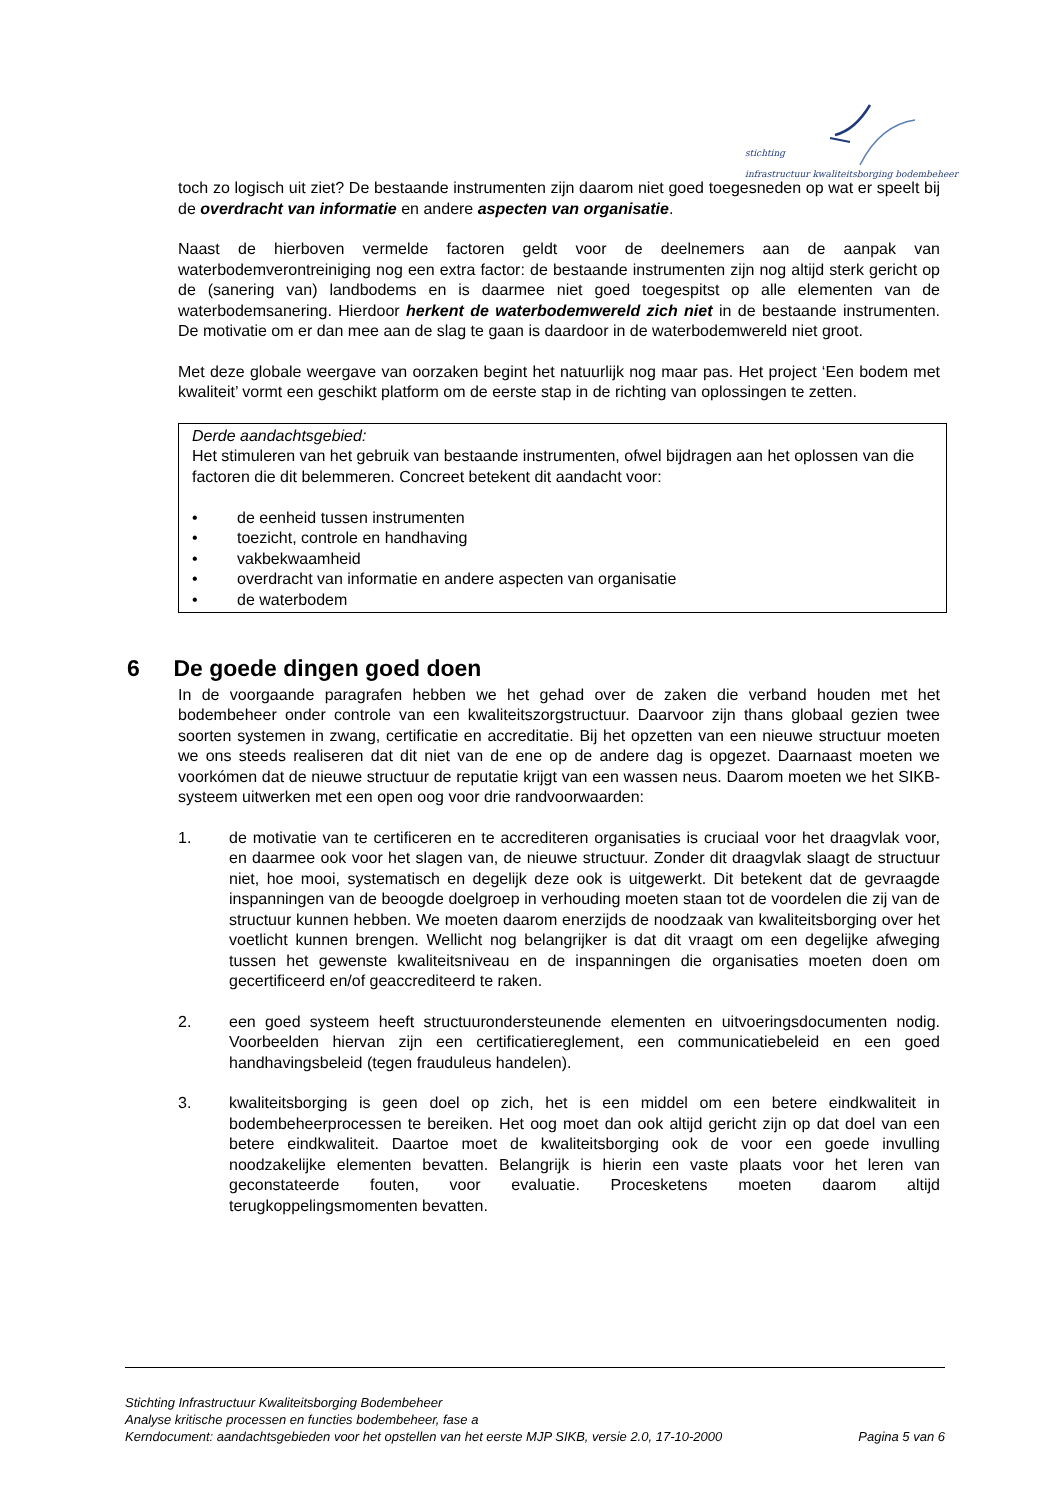stichting
infrastructuur kwaliteitsborging bodembeheer
toch zo logisch uit ziet? De bestaande instrumenten zijn daarom niet goed toegesneden op wat er speelt bij de overdracht van informatie en andere aspecten van organisatie.
Naast de hierboven vermelde factoren geldt voor de deelnemers aan de aanpak van waterbodemverontreiniging nog een extra factor: de bestaande instrumenten zijn nog altijd sterk gericht op de (sanering van) landbodems en is daarmee niet goed toegespitst op alle elementen van de waterbodemsanering. Hierdoor herkent de waterbodemwereld zich niet in de bestaande instrumenten. De motivatie om er dan mee aan de slag te gaan is daardoor in de waterbodemwereld niet groot.
Met deze globale weergave van oorzaken begint het natuurlijk nog maar pas. Het project ‘Een bodem met kwaliteit’ vormt een geschikt platform om de eerste stap in de richting van oplossingen te zetten.
Derde aandachtsgebied:
Het stimuleren van het gebruik van bestaande instrumenten, ofwel bijdragen aan het oplossen van die factoren die dit belemmeren. Concreet betekent dit aandacht voor:
• de eenheid tussen instrumenten
• toezicht, controle en handhaving
• vakbekwaamheid
• overdracht van informatie en andere aspecten van organisatie
• de waterbodem
6 De goede dingen goed doen
In de voorgaande paragrafen hebben we het gehad over de zaken die verband houden met het bodembeheer onder controle van een kwaliteitszorgstructuur. Daarvoor zijn thans globaal gezien twee soorten systemen in zwang, certificatie en accreditatie. Bij het opzetten van een nieuwe structuur moeten we ons steeds realiseren dat dit niet van de ene op de andere dag is opgezet. Daarnaast moeten we voorkómen dat de nieuwe structuur de reputatie krijgt van een wassen neus. Daarom moeten we het SIKB-systeem uitwerken met een open oog voor drie randvoorwaarden:
1. de motivatie van te certificeren en te accrediteren organisaties is cruciaal voor het draagvlak voor, en daarmee ook voor het slagen van, de nieuwe structuur. Zonder dit draagvlak slaagt de structuur niet, hoe mooi, systematisch en degelijk deze ook is uitgewerkt. Dit betekent dat de gevraagde inspanningen van de beoogde doelgroep in verhouding moeten staan tot de voordelen die zij van de structuur kunnen hebben. We moeten daarom enerzijds de noodzaak van kwaliteitsborging over het voetlicht kunnen brengen. Wellicht nog belangrijker is dat dit vraagt om een degelijke afweging tussen het gewenste kwaliteitsniveau en de inspanningen die organisaties moeten doen om gecertificeerd en/of geaccrediteerd te raken.
2. een goed systeem heeft structuurondersteunende elementen en uitvoeringsdocumenten nodig. Voorbeelden hiervan zijn een certificatiereglement, een communicatiebeleid en een goed handhavingsbeleid (tegen frauduleus handelen).
3. kwaliteitsborging is geen doel op zich, het is een middel om een betere eindkwaliteit in bodembeheerprocessen te bereiken. Het oog moet dan ook altijd gericht zijn op dat doel van een betere eindkwaliteit. Daartoe moet de kwaliteitsborging ook de voor een goede invulling noodzakelijke elementen bevatten. Belangrijk is hierin een vaste plaats voor het leren van geconstateerde fouten, voor evaluatie. Procesketens moeten daarom altijd terugkoppelingsmomenten bevatten.
Stichting Infrastructuur Kwaliteitsborging Bodembeheer
Analyse kritische processen en functies bodembeheer, fase a
Kerndocument: aandachtsgebieden voor het opstellen van het eerste MJP SIKB, versie 2.0, 17-10-2000 Pagina 5 van 6